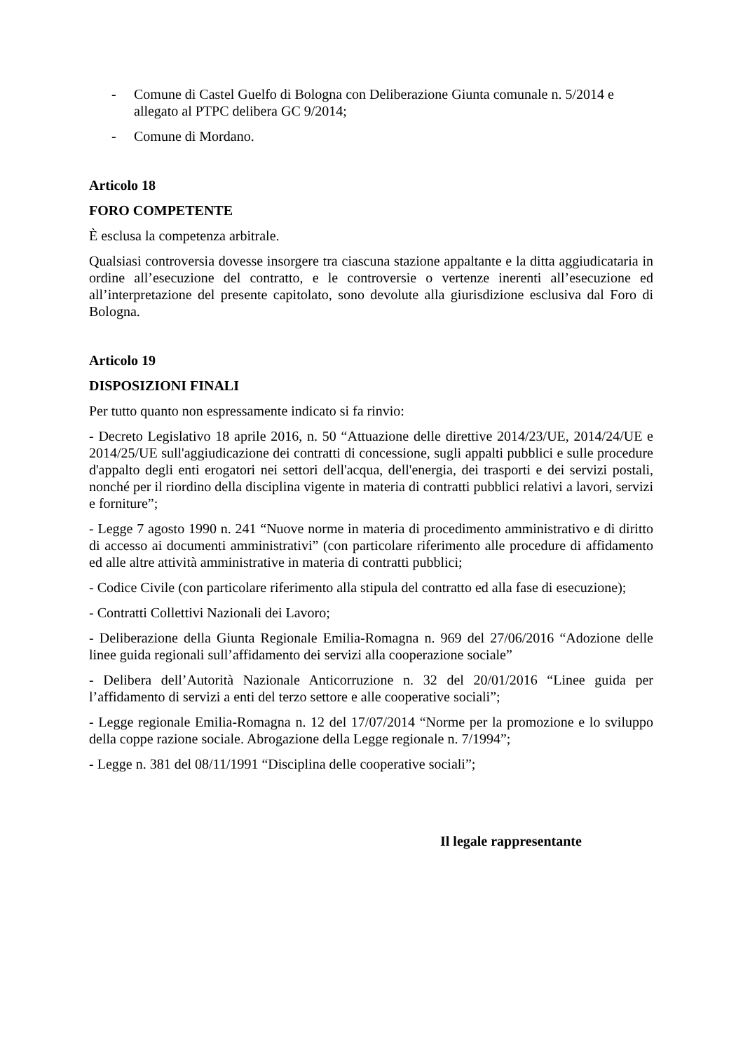- Comune di Castel Guelfo di Bologna con Deliberazione Giunta comunale n. 5/2014 e allegato al PTPC delibera GC 9/2014;
- Comune di Mordano.
Articolo 18
FORO COMPETENTE
È esclusa la competenza arbitrale.
Qualsiasi controversia dovesse insorgere tra ciascuna stazione appaltante e la ditta aggiudicataria in ordine all’esecuzione del contratto, e le controversie o vertenze inerenti all’esecuzione ed all’interpretazione del presente capitolato, sono devolute alla giurisdizione esclusiva dal Foro di Bologna.
Articolo 19
DISPOSIZIONI FINALI
Per tutto quanto non espressamente indicato si fa rinvio:
- Decreto Legislativo 18 aprile 2016, n. 50 “Attuazione delle direttive 2014/23/UE, 2014/24/UE e 2014/25/UE sull'aggiudicazione dei contratti di concessione, sugli appalti pubblici e sulle procedure d'appalto degli enti erogatori nei settori dell'acqua, dell'energia, dei trasporti e dei servizi postali, nonché per il riordino della disciplina vigente in materia di contratti pubblici relativi a lavori, servizi e forniture”;
- Legge 7 agosto 1990 n. 241 “Nuove norme in materia di procedimento amministrativo e di diritto di accesso ai documenti amministrativi” (con particolare riferimento alle procedure di affidamento ed alle altre attività amministrative in materia di contratti pubblici;
- Codice Civile (con particolare riferimento alla stipula del contratto ed alla fase di esecuzione);
- Contratti Collettivi Nazionali dei Lavoro;
- Deliberazione della Giunta Regionale Emilia-Romagna n. 969 del 27/06/2016 “Adozione delle linee guida regionali sull’affidamento dei servizi alla cooperazione sociale”
- Delibera dell’Autorità Nazionale Anticorruzione n. 32 del 20/01/2016 “Linee guida per l’affidamento di servizi a enti del terzo settore e alle cooperative sociali”;
- Legge regionale Emilia-Romagna n. 12 del 17/07/2014 “Norme per la promozione e lo sviluppo della coppe razione sociale. Abrogazione della Legge regionale n. 7/1994”;
- Legge n. 381 del 08/11/1991 “Disciplina delle cooperative sociali”;
Il legale rappresentante